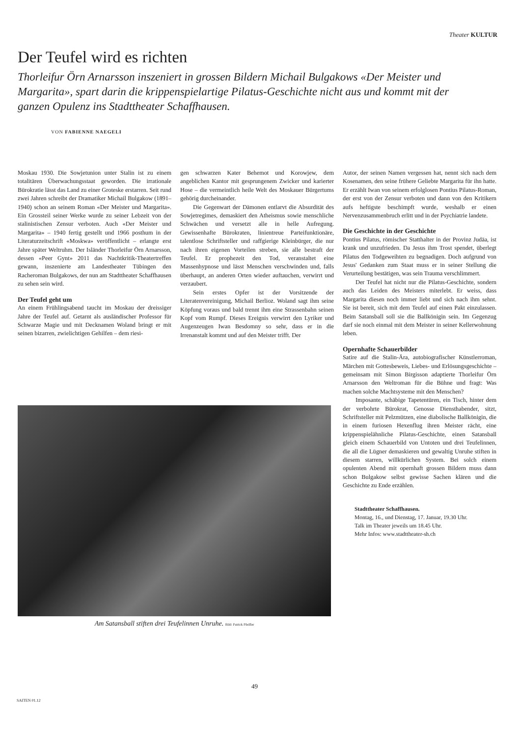Theater KULTUR
Der Teufel wird es richten
Thorleifur Örn Arnarsson inszeniert in grossen Bildern Michail Bulgakows «Der Meister und Margarita», spart darin die krippenspielartige Pilatus-Geschichte nicht aus und kommt mit der ganzen Opulenz ins Stadttheater Schaffhausen.
VON FABIENNE NAEGELI
Moskau 1930. Die Sowjetunion unter Stalin ist zu einem totalitären Überwachungsstaat geworden. Die irrationale Bürokratie lässt das Land zu einer Groteske erstarren. Seit rund zwei Jahren schreibt der Dramatiker Michail Bulgakow (1891–1940) schon an seinem Roman «Der Meister und Margarita». Ein Grossteil seiner Werke wurde zu seiner Lebzeit von der stalinistischen Zensur verboten. Auch «Der Meister und Margarita» – 1940 fertig gestellt und 1966 posthum in der Literaturzeitschrift «Moskwa» veröffentlicht – erlangte erst Jahre später Weltruhm. Der Isländer Thorleifur Örn Arnarsson, dessen «Peer Gynt» 2011 das Nachtkritik-Theatertreffen gewann, inszenierte am Landestheater Tübingen den Racheroman Bulgakows, der nun am Stadttheater Schaffhausen zu sehen sein wird.
Der Teufel geht um
An einem Frühlingsabend taucht im Moskau der dreissiger Jahre der Teufel auf. Getarnt als ausländischer Professor für Schwarze Magie und mit Decknamen Woland bringt er mit seinen bizarren, zwielichtigen Gehilfen – dem riesi-
gen schwarzen Kater Behemot und Korowjew, dem angeblichen Kantor mit gesprungenem Zwicker und karierter Hose – die vermeintlich heile Welt des Moskauer Bürgertums gehörig durcheinander.
Die Gegenwart der Dämonen entlarvt die Absurdität des Sowjetregimes, demaskiert den Atheismus sowie menschliche Schwächen und versetzt alle in helle Aufregung. Gewissenhafte Bürokraten, linientreue Parteifunktionäre, talentlose Schriftsteller und raffgierige Kleinbürger, die nur nach ihren eigenen Vorteilen streben, sie alle bestraft der Teufel. Er prophezeit den Tod, veranstaltet eine Massenhypnose und lässt Menschen verschwinden und, falls überhaupt, an anderen Orten wieder auftauchen, verwirrt und verzaubert.
Sein erstes Opfer ist der Vorsitzende der Literatenvereinigung, Michail Berlioz. Woland sagt ihm seine Köpfung voraus und bald trennt ihm eine Strassenbahn seinen Kopf vom Rumpf. Dieses Ereignis verwirrt den Lyriker und Augenzeugen Iwan Besdomny so sehr, dass er in die Irrenanstalt kommt und auf den Meister trifft. Der
Autor, der seinen Namen vergessen hat, nennt sich nach dem Kosenamen, den seine frühere Geliebte Margarita für ihn hatte. Er erzählt Iwan von seinem erfolglosen Pontius Pilatus-Roman, der erst von der Zensur verboten und dann von den Kritikern aufs heftigste beschimpft wurde, weshalb er einen Nervenzusammenbruch erlitt und in der Psychiatrie landete.
Die Geschichte in der Geschichte
Pontius Pilatus, römischer Statthalter in der Provinz Judäa, ist krank und unzufrieden. Da Jesus ihm Trost spendet, überlegt Pilatus den Todgeweihten zu begnadigen. Doch aufgrund von Jesus' Gedanken zum Staat muss er in seiner Stellung die Verurteilung bestätigen, was sein Trauma verschlimmert.
Der Teufel hat nicht nur die Pilatus-Geschichte, sondern auch das Leiden des Meisters miterlebt. Er weiss, dass Margarita diesen noch immer liebt und sich nach ihm sehnt. Sie ist bereit, sich mit dem Teufel auf einen Pakt einzulassen. Beim Satansball soll sie die Ballkönigin sein. Im Gegenzug darf sie noch einmal mit dem Meister in seiner Kellerwohnung leben.
Opernhafte Schauerbilder
Satire auf die Stalin-Ära, autobiografischer Künstlerroman, Märchen mit Gottesbeweis, Liebes- und Erlösungsgeschichte – gemeinsam mit Símon Birgisson adaptierte Thorleifur Örn Arnarsson den Weltroman für die Bühne und fragt: Was machen solche Machtsysteme mit den Menschen?
Imposante, schäbige Tapetentüren, ein Tisch, hinter dem der verbohrte Bürokrat, Genosse Diensthabender, sitzt, Schriftsteller mit Pelzmützen, eine diabolische Ballkönigin, die in einem furiosen Hexenflug ihren Meister rächt, eine krippenspielähnliche Pilatus-Geschichte, einen Satansball gleich einem Schauerbild von Untoten und drei Teufelinnen, die all die Lügner demaskieren und gewaltig Unruhe stiften in diesem starren, willkürlichen System. Bei solch einem opulenten Abend mit opernhaft grossen Bildern muss dann schon Bulgakow selbst gewisse Sachen klären und die Geschichte zu Ende erzählen.
Stadttheater Schaffhausen.
Montag, 16., und Dienstag, 17. Januar, 19.30 Uhr.
Talk im Theater jeweils um 18.45 Uhr.
Mehr Infos: www.stadttheater-sh.ch
Am Satansball stiften drei Teufelinnen Unruhe. Bild: Patrick Pfeiffer
49
SAITEN 01.12